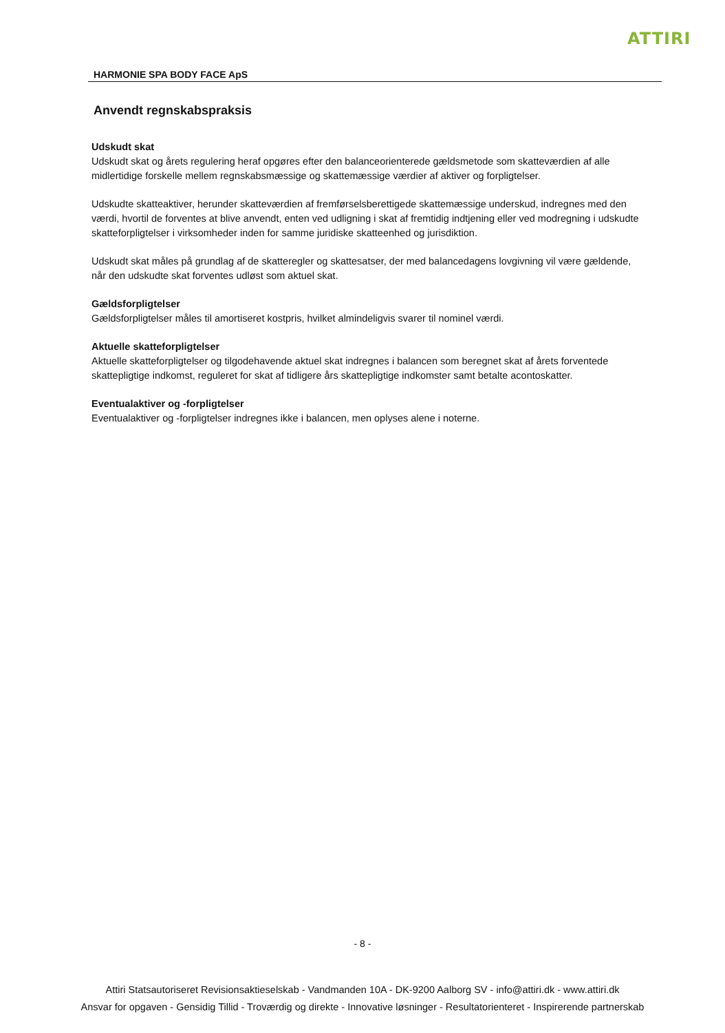ATTIRI
HARMONIE SPA BODY FACE ApS
Anvendt regnskabspraksis
Udskudt skat
Udskudt skat og årets regulering heraf opgøres efter den balanceorienterede gældsmetode som skatteværdien af alle midlertidige forskelle mellem regnskabsmæssige og skattemæssige værdier af aktiver og forpligtelser.
Udskudte skatteaktiver, herunder skatteværdien af fremførselsberettigede skattemæssige underskud, indregnes med den værdi, hvortil de forventes at blive anvendt, enten ved udligning i skat af fremtidig indtjening eller ved modregning i udskudte skatteforpligtelser i virksomheder inden for samme juridiske skatteenhed og jurisdiktion.
Udskudt skat måles på grundlag af de skatteregler og skattesatser, der med balancedagens lovgivning vil være gældende, når den udskudte skat forventes udløst som aktuel skat.
Gældsforpligtelser
Gældsforpligtelser måles til amortiseret kostpris, hvilket almindeligvis svarer til nominel værdi.
Aktuelle skatteforpligtelser
Aktuelle skatteforpligtelser og tilgodehavende aktuel skat indregnes i balancen som beregnet skat af årets forventede skattepligtige indkomst, reguleret for skat af tidligere års skattepligtige indkomster samt betalte acontoskatter.
Eventualaktiver og -forpligtelser
Eventualaktiver og -forpligtelser indregnes ikke i balancen, men oplyses alene i noterne.
- 8 -
Attiri Statsautoriseret Revisionsaktieselskab - Vandmanden 10A - DK-9200 Aalborg SV - info@attiri.dk - www.attiri.dk
Ansvar for opgaven - Gensidig Tillid - Troværdig og direkte - Innovative løsninger - Resultatorienteret - Inspirerende partnerskab